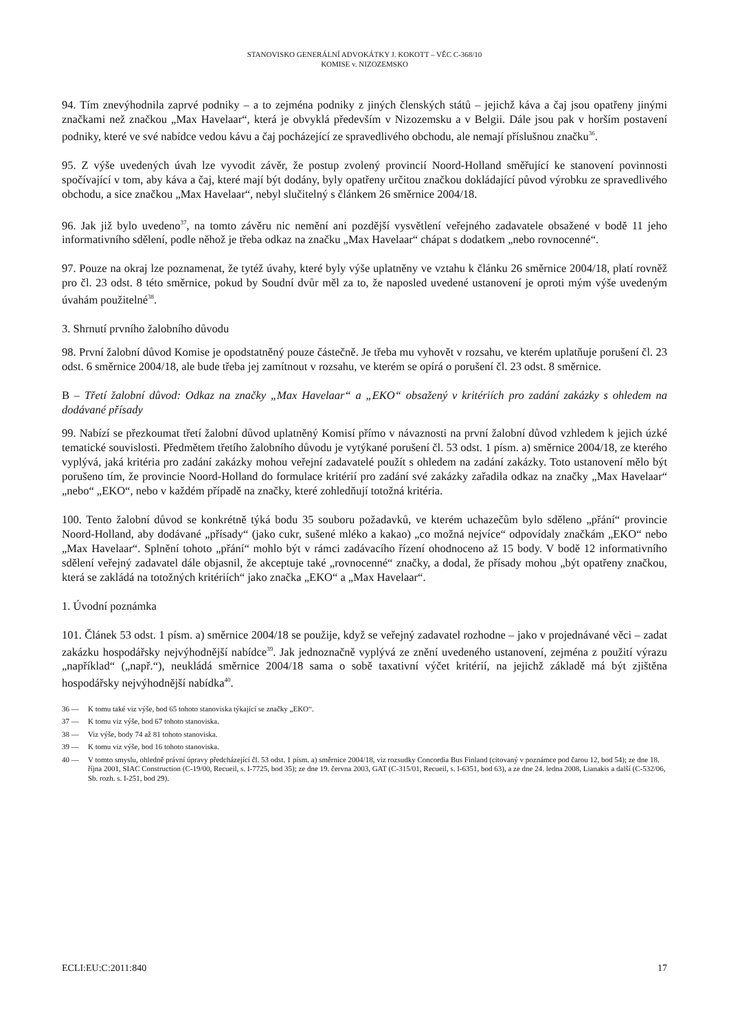STANOVISKO GENERÁLNÍ ADVOKÁTKY J. KOKOTT – VĚC C-368/10
KOMISE v. NIZOZEMSKO
94. Tím znevýhodnila zaprvé podniky – a to zejména podniky z jiných členských států – jejichž káva a čaj jsou opatřeny jinými značkami než značkou „Max Havelaar“, která je obvyklá především v Nizozemsku a v Belgii. Dále jsou pak v horším postavení podniky, které ve své nabídce vedou kávu a čaj pocházející ze spravedlivého obchodu, ale nemají příslušnou značku<sup>36</sup>.
95. Z výše uvedených úvah lze vyvodit závěr, že postup zvolený provincií Noord-Holland směřující ke stanovení povinnosti spočívající v tom, aby káva a čaj, které mají být dodány, byly opatřeny určitou značkou dokládající původ výrobku ze spravedlivého obchodu, a sice značkou „Max Havelaar“, nebyl slučitelný s článkem 26 směrnice 2004/18.
96. Jak již bylo uvedeno<sup>37</sup>, na tomto závěru nic nemění ani pozdější vysvětlení veřejného zadavatele obsažené v bodě 11 jeho informativního sdělení, podle něhož je třeba odkaz na značku „Max Havelaar“ chápat s dodatkem „nebo rovnocenné“.
97. Pouze na okraj lze poznamenat, že tytéž úvahy, které byly výše uplatněny ve vztahu k článku 26 směrnice 2004/18, platí rovněž pro čl. 23 odst. 8 této směrnice, pokud by Soudní dvůr měl za to, že naposled uvedené ustanovení je oproti mým výše uvedeným úvahám použitelné<sup>38</sup>.
3. Shrnutí prvního žalobního důvodu
98. První žalobní důvod Komise je opodstatněný pouze částečně. Je třeba mu vyhovět v rozsahu, ve kterém uplatňuje porušení čl. 23 odst. 6 směrnice 2004/18, ale bude třeba jej zamítnout v rozsahu, ve kterém se opírá o porušení čl. 23 odst. 8 směrnice.
B – Třetí žalobní důvod: Odkaz na značky „Max Havelaar“ a „EKO“ obsažený v kritériích pro zadání zakázky s ohledem na dodávané přísady
99. Nabízí se přezkoumat třetí žalobní důvod uplatněný Komisí přímo v návaznosti na první žalobní důvod vzhledem k jejich úzké tematické souvislosti. Předmětem třetího žalobního důvodu je vytýkané porušení čl. 53 odst. 1 písm. a) směrnice 2004/18, ze kterého vyplývá, jaká kritéria pro zadání zakázky mohou veřejní zadavatelé použít s ohledem na zadání zakázky. Toto ustanovení mělo být porušeno tím, že provincie Noord-Holland do formulace kritérií pro zadání své zakázky zařadila odkaz na značky „Max Havelaar“ „nebo“ „EKO“, nebo v každém případě na značky, které zohledňují totožná kritéria.
100. Tento žalobní důvod se konkrétně týká bodu 35 souboru požadavků, ve kterém uchazečům bylo sděleno „přání“ provincie Noord-Holland, aby dodávané „přísady“ (jako cukr, sušené mléko a kakao) „co možná nejvíce“ odpovídaly značkám „EKO“ nebo „Max Havelaar“. Splnění tohoto „přání“ mohlo být v rámci zadávacího řízení ohodnoceno až 15 body. V bodě 12 informativního sdělení veřejný zadavatel dále objasnil, že akceptuje také „rovnocenné“ značky, a dodal, že přísady mohou „být opatřeny značkou, která se zakládá na totožných kritériích“ jako značka „EKO“ a „Max Havelaar“.
1. Úvodní poznámka
101. Článek 53 odst. 1 písm. a) směrnice 2004/18 se použije, když se veřejný zadavatel rozhodne – jako v projednávané věci – zadat zakázku hospodářsky nejvýhodnější nabídce<sup>39</sup>. Jak jednoznačně vyplývá ze znění uvedeného ustanovení, zejména z použití výrazu „například“ („např.“), neukládá směrnice 2004/18 sama o sobě taxativní výčet kritérií, na jejichž základě má být zjištěna hospodářsky nejvýhodnější nabídka<sup>40</sup>.
36 — K tomu také viz výše, bod 65 tohoto stanoviska týkající se značky „EKO“.
37 — K tomu viz výše, bod 67 tohoto stanoviska.
38 — Viz výše, body 74 až 81 tohoto stanoviska.
39 — K tomu viz výše, bod 16 tohoto stanoviska.
40 — V tomto smyslu, ohledně právní úpravy předcházející čl. 53 odst. 1 písm. a) směrnice 2004/18, viz rozsudky Concordia Bus Finland (citovaný v poznámce pod čarou 12, bod 54); ze dne 18. října 2001, SIAC Construction (C-19/00, Recueil, s. I-7725, bod 35); ze dne 19. června 2003, GAT (C-315/01, Recueil, s. I-6351, bod 63), a ze dne 24. ledna 2008, Lianakis a další (C-532/06, Sb. rozh. s. I-251, bod 29).
ECLI:EU:C:2011:840 17